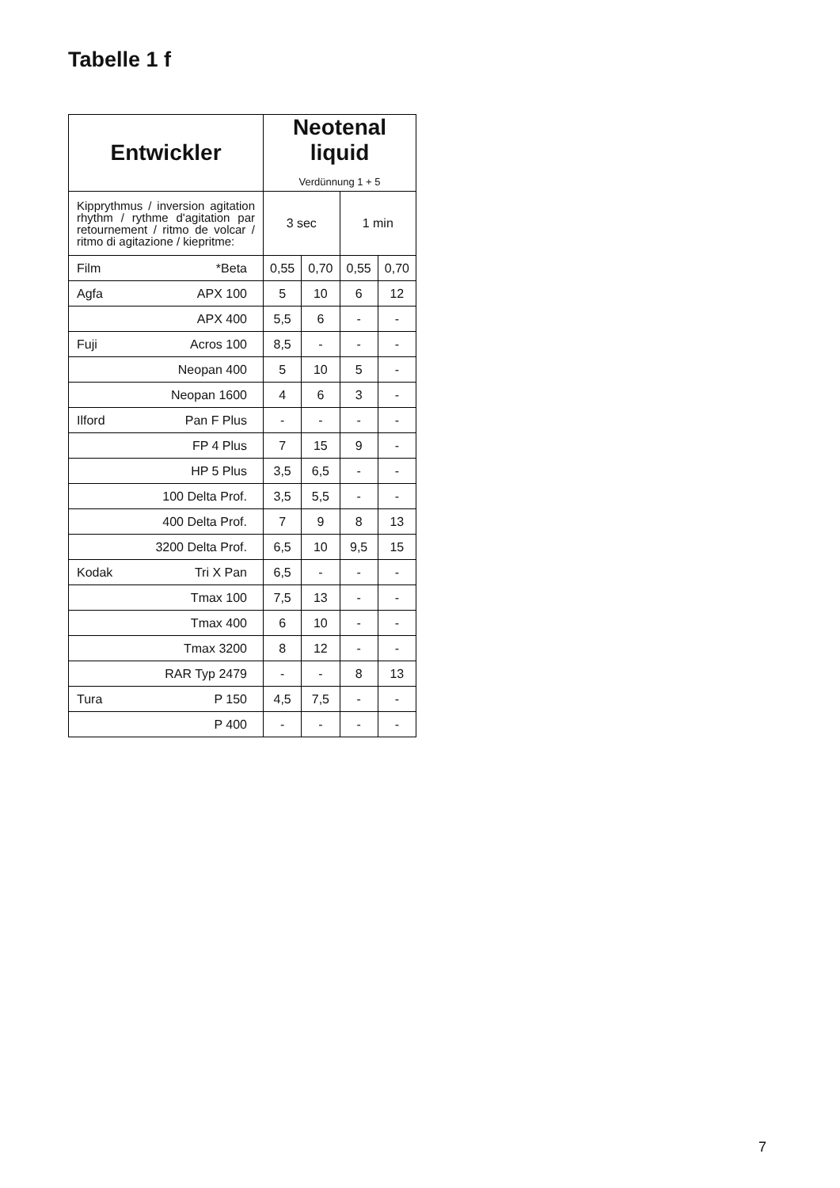Tabelle 1 f
| Entwickler | Neotenal liquid Verdünnung 1 + 5 | | | |
| --- | --- | --- | --- | --- |
| Kipprythmus / inversion agitation rhythm / rythme d'agitation par retournement / ritmo de volcar / ritmo di agitazione / kiepritme: | 3 sec | | 1 min | |
| Film *Beta | 0,55 | 0,70 | 0,55 | 0,70 |
| Agfa APX 100 | 5 | 10 | 6 | 12 |
| APX 400 | 5,5 | 6 | - | - |
| Fuji Acros 100 | 8,5 | - | - | - |
| Neopan 400 | 5 | 10 | 5 | - |
| Neopan 1600 | 4 | 6 | 3 | - |
| Ilford Pan F Plus | - | - | - | - |
| FP 4 Plus | 7 | 15 | 9 | - |
| HP 5 Plus | 3,5 | 6,5 | - | - |
| 100 Delta Prof. | 3,5 | 5,5 | - | - |
| 400 Delta Prof. | 7 | 9 | 8 | 13 |
| 3200 Delta Prof. | 6,5 | 10 | 9,5 | 15 |
| Kodak Tri X Pan | 6,5 | - | - | - |
| Tmax 100 | 7,5 | 13 | - | - |
| Tmax 400 | 6 | 10 | - | - |
| Tmax 3200 | 8 | 12 | - | - |
| RAR Typ 2479 | - | - | 8 | 13 |
| Tura P 150 | 4,5 | 7,5 | - | - |
| P 400 | - | - | - | - |
7